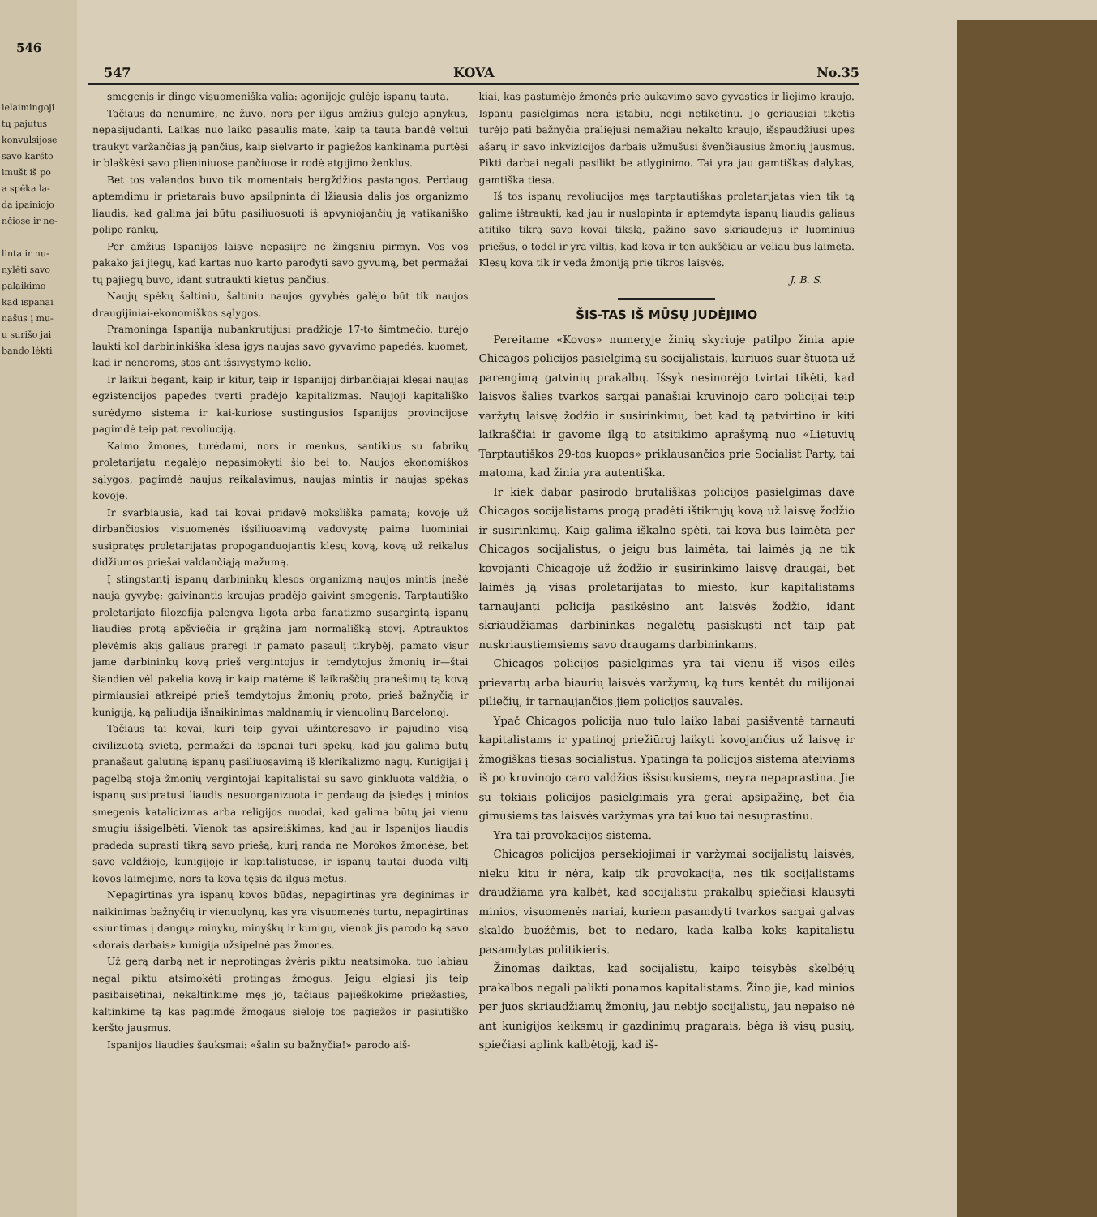546
ielaimingoji
tų pajutus
konvulsijose
savo karšto
imušt iš po
a spėka la-
da įpainiojo
nčiose ir ne-
linta ir nu-
nylėti savo
palaikimo
kad ispanai
našus į mu-
u surišo jai
bando lėkti
547 KOVA No.35
smegenįs ir dingo visuomeniška valia: agonijoje gulėjo ispanų tauta.
Tačiaus da nenumirė, ne žuvo, nors per ilgus amžius gulėjo apnykus, nepasijudanti. Laikas nuo laiko pasaulis mate, kaip ta tauta bandė veltui traukyt varžančias ją pančius, kaip sielvarto ir pagiežos kankinama purtėsi ir blaškėsi savo plieniniuose pančiuose ir rodė atgijimo ženklus.
Bet tos valandos buvo tik momentais bergždžios pastangos. Perdaug aptemdimu ir prietarais buvo apsilpninta di lžiausia dalis jos organizmo liaudis, kad galima jai būtu pasiliuosuoti iš apvyniojančių ją vatikaniško polipo rankų.
Per amžius Ispanijos laisvė nepasiįrė nė žingsniu pirmyn. Vos vos pakako jai jiegų, kad kartas nuo karto parodyti savo gyvumą, bet permažai tų pajiegų buvo, idant sutraukti kietus pančius.
Naujų spėkų šaltiniu, šaltiniu naujos gyvybės galėjo būt tik naujos draugijiniai-ekonomiškos sąlygos.
Pramoninga Ispanija nubankrutijusi pradžioje 17-to šimtmečio, turėjo laukti kol darbininkiška klesa įgys naujas savo gyvavimo papedės, kuomet, kad ir nenoroms, stos ant išsivystymo kelio.
Ir laikui begant, kaip ir kitur, teip ir Ispanijoj dirbančiajai klesai naujas egzistencijos papedes tverti pradėjo kapitalizmas. Naujoji kapitališko surėdymo sistema ir kai-kuriose sustingusios Ispanijos provincijose pagimdė teip pat revoliuciją.
Kaimo žmonės, turėdami, nors ir menkus, santikius su fabrikų proletarijatu negalėjo nepasimokyti šio bei to. Naujos ekonomiškos sąlygos, pagimdė naujus reikalavimus, naujas mintis ir naujas spėkas kovoje.
Ir svarbiausia, kad tai kovai pridavė moksliška pamatą; kovoje už dirbančiosios visuomenės išsiliuoavimą vadovystę paima luominiai susipratęs proletarijatas propoganduojantis klesų kovą, kovą už reikalus didžiumos priešai valdančiąją mažumą.
Į stingstantį ispanų darbininkų klesos organizmą naujos mintis įnešė naują gyvybę; gaivinantis kraujas pradėjo gaivint smegenis. Tarptautiško proletarijato filozofija palengva ligota arba fanatizmo susargintą ispanų liaudies protą apšviečia ir grąžina jam normališką stovį. Aptrauktos plėvėmis akįs galiaus praregi ir pamato pasaulį tikrybėj, pamato visur jame darbininkų kovą prieš vergintojus ir temdytojus žmonių ir—štai šiandien vėl pakelia kovą ir kaip matėme iš laikraščių pranešimų tą kovą pirmiausiai atkreipė prieš temdytojus žmonių proto, prieš bažnyčią ir kunigiją, ką paliudija išnaikinimas maldnamių ir vienuolinų Barcelonoj.
Tačiaus tai kovai, kuri teip gyvai užinteresavo ir pajudino visą civilizuotą svietą, permažai da ispanai turi spėkų, kad jau galima būtų pranašaut galutiną ispanų pasiliuosavimą iš klerikalizmo nagų. Kunigijai į pagelbą stoja žmonių vergintojai kapitalistai su savo ginkluota valdžia, o ispanų susipratusi liaudis nesuorganizuota ir perdaug da įsiedęs į minios smegenis katalicizmas arba religijos nuodai, kad galima būtų jai vienu smugiu išsigelbėti. Vienok tas apsireiškimas, kad jau ir Ispanijos liaudis pradeda suprasti tikrą savo priešą, kurį randa ne Morokos žmonėse, bet savo valdžioje, kunigijoje ir kapitalistuose, ir ispanų tautai duoda viltį kovos laimėjime, nors ta kova tęsis da ilgus metus.
Nepagirtinas yra ispanų kovos būdas, nepagirtinas yra deginimas ir naikinimas bažnyčių ir vienuolynų, kas yra visuomenės turtu, nepagirtinas «siuntimas į dangų» minykų, minyškų ir kunigų, vienok jis parodo ką savo «dorais darbais» kunigija užsipelnė pas žmones.
Už gerą darbą net ir neprotingas žvėris piktu neatsimoka, tuo labiau negal piktu atsimokėti protingas žmogus. Jeigu elgiasi jis teip pasibaisėtinai, nekaltinkime męs jo, tačiaus pajieškokime priežasties, kaltinkime tą kas pagimdė žmogaus sieloje tos pagiežos ir pasiutiško keršto jausmus.
Ispanijos liaudies šauksmai: «šalin su bažnyčia!» parodo aiš-
kiai, kas pastumėjo žmonės prie aukavimo savo gyvasties ir liejimo kraujo. Ispanų pasielgimas nėra įstabiu, nėgi netikėtinu. Jo geriausiai tikėtis turėjo pati bažnyčia praliejusi nemažiau nekalto kraujo, išspaudžiusi upes ašarų ir savo inkvizicijos darbais užmušusi švenčiausius žmonių jausmus. Pikti darbai negali pasilikt be atlyginimo. Tai yra jau gamtiškas dalykas, gamtiška tiesa.
Iš tos ispanų revoliucijos męs tarptautiškas proletarijatas vien tik tą galime ištraukti, kad jau ir nuslopinta ir aptemdyta ispanų liaudis galiaus atitiko tikrą savo kovai tikslą, pažino savo skriaudėjus ir luominius priešus, o todėl ir yra viltis, kad kova ir ten aukščiau ar vėliau bus laimėta. Klesų kova tik ir veda žmoniją prie tikros laisvės.
J. B. S.
ŠIS-TAS IŠ MŪSŲ JUDĖJIMO
Pereitame «Kovos» numeryje žinių skyriuje patilpo žinia apie Chicagos policijos pasielgimą su socijalistais, kuriuos suar štuota už parengimą gatvinių prakalbų. Išsyk nesinorėjo tvirtai tikėti, kad laisvos šalies tvarkos sargai panašiai kruvinojo caro policijai teip varžytų laisvę žodžio ir susirinkimų, bet kad tą patvirtino ir kiti laikraščiai ir gavome ilgą to atsitikimo aprašymą nuo «Lietuvių Tarptautiškos 29-tos kuopos» priklausančios prie Socialist Party, tai matoma, kad žinia yra autentiška.
Ir kiek dabar pasirodo brutališkas policijos pasielgimas davė Chicagos socijalistams progą pradėti ištikrųjų kovą už laisvę žodžio ir susirinkimų. Kaip galima iškalno spėti, tai kova bus laimėta per Chicagos socijalistus, o jeigu bus laimėta, tai laimės ją ne tik kovojanti Chicagoje už žodžio ir susirinkimo laisvę draugai, bet laimės ją visas proletarijatas to miesto, kur kapitalistams tarnaujanti policija pasikėsino ant laisvės žodžio, idant skriaudžiamas darbininkas negalėtų pasiskųsti net taip pat nuskriaustiemsiems savo draugams darbininkams.
Chicagos policijos pasielgimas yra tai vienu iš visos eilės prievartų arba biaurių laisvės varžymų, ką turs kentėt du milijonai piliečių, ir tarnaujančios jiem policijos sauvalės.
Ypač Chicagos policija nuo tulo laiko labai pasišventė tarnauti kapitalistams ir ypatinoj priežiūroj laikyti kovojančius už laisvę ir žmogiškas tiesas socialistus. Ypatinga ta policijos sistema ateiviams iš po kruvinojo caro valdžios išsisukusiems, neyra nepaprastina. Jie su tokiais policijos pasielgimais yra gerai apsipažinę, bet čia gimusiems tas laisvės varžymas yra tai kuo tai nesuprastinu.
Yra tai provokacijos sistema.
Chicagos policijos persekiojimai ir varžymai socijalistų laisvės, nieku kitu ir nėra, kaip tik provokacija, nes tik socijalistams draudžiama yra kalbėt, kad socijalistu prakalbų spiečiasi klausyti minios, visuomenės nariai, kuriem pasamdyti tvarkos sargai galvas skaldo buožėmis, bet to nedaro, kada kalba koks kapitalistu pasamdytas politikieris.
Žinomas daiktas, kad socijalistu, kaipo teisybės skelbėjų prakalbos negali palikti ponamos kapitalistams. Žino jie, kad minios per juos skriaudžiamų žmonių, jau nebijo socijalistų, jau nepaiso nė ant kunigijos keiksmų ir gazdinimų pragarais, bėga iš visų pusių, spiečiasi aplink kalbėtojį, kad iš-